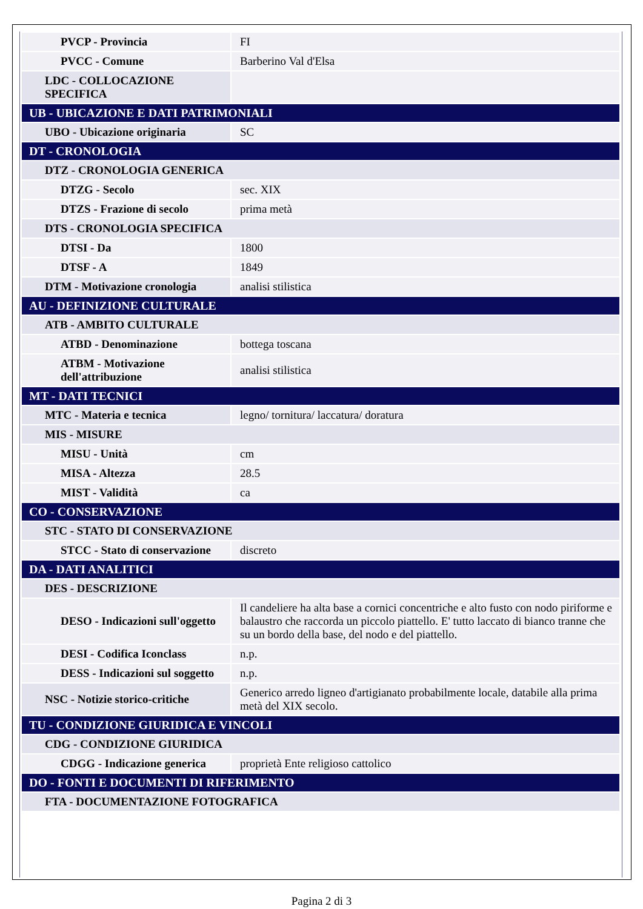| PVCP - Provincia | FI |
| PVCC - Comune | Barberino Val d'Elsa |
| LDC - COLLOCAZIONE SPECIFICA | |
| UB - UBICAZIONE E DATI PATRIMONIALI | |
| UBO - Ubicazione originaria | SC |
| DT - CRONOLOGIA | |
| DTZ - CRONOLOGIA GENERICA | |
| DTZG - Secolo | sec. XIX |
| DTZS - Frazione di secolo | prima metà |
| DTS - CRONOLOGIA SPECIFICA | |
| DTSI - Da | 1800 |
| DTSF - A | 1849 |
| DTM - Motivazione cronologia | analisi stilistica |
| AU - DEFINIZIONE CULTURALE | |
| ATB - AMBITO CULTURALE | |
| ATBD - Denominazione | bottega toscana |
| ATBM - Motivazione dell'attribuzione | analisi stilistica |
| MT - DATI TECNICI | |
| MTC - Materia e tecnica | legno/ tornitura/ laccatura/ doratura |
| MIS - MISURE | |
| MISU - Unità | cm |
| MISA - Altezza | 28.5 |
| MIST - Validità | ca |
| CO - CONSERVAZIONE | |
| STC - STATO DI CONSERVAZIONE | |
| STCC - Stato di conservazione | discreto |
| DA - DATI ANALITICI | |
| DES - DESCRIZIONE | |
| DESO - Indicazioni sull'oggetto | Il candeliere ha alta base a cornici concentriche e alto fusto con nodo piriforme e balaustro che raccorda un piccolo piattello. E' tutto laccato di bianco tranne che su un bordo della base, del nodo e del piattello. |
| DESI - Codifica Iconclass | n.p. |
| DESS - Indicazioni sul soggetto | n.p. |
| NSC - Notizie storico-critiche | Generico arredo ligneo d'artigianato probabilmente locale, databile alla prima metà del XIX secolo. |
| TU - CONDIZIONE GIURIDICA E VINCOLI | |
| CDG - CONDIZIONE GIURIDICA | |
| CDGG - Indicazione generica | proprietà Ente religioso cattolico |
| DO - FONTI E DOCUMENTI DI RIFERIMENTO | |
| FTA - DOCUMENTAZIONE FOTOGRAFICA | |
Pagina 2 di 3